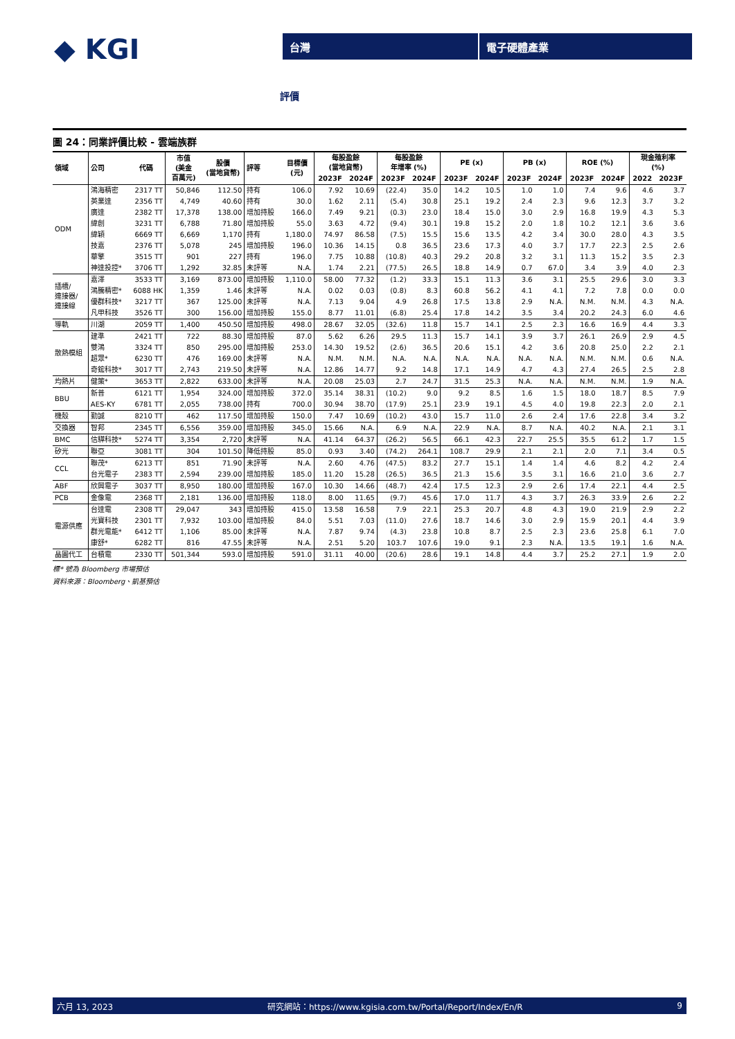◆ KGI
台灣 電子硬體產業
評價
圖 24：同業評價比較 - 雲端族群
| 領域 | 公司 | 代碼 | 市值 (美金 百萬元) | 股價 (當地貨幣) | 評等 | 目標價 (元) | 每股盈餘 (當地貨幣) | | 每股盈餘 年增率 (%) | | PE (x) | | PB (x) | | ROE (%) | | 現金殖利率 (%) | |
| --- | --- | --- | --- | --- | --- | --- | --- | --- | --- | --- | --- | --- | --- | --- | --- | --- | --- | --- |
| | | | | | | | 2023F | 2024F | 2023F | 2024F | 2023F | 2024F | 2023F | 2024F | 2023F | 2024F | 2022 | 2023F |
| ODM | 鴻海精密 | 2317 TT | 50,846 | 112.50 | 持有 | 106.0 | 7.92 | 10.69 | (22.4) | 35.0 | 14.2 | 10.5 | 1.0 | 1.0 | 7.4 | 9.6 | 4.6 | 3.7 |
| | 英業達 | 2356 TT | 4,749 | 40.60 | 持有 | 30.0 | 1.62 | 2.11 | (5.4) | 30.8 | 25.1 | 19.2 | 2.4 | 2.3 | 9.6 | 12.3 | 3.7 | 3.2 |
| | 廣達 | 2382 TT | 17,378 | 138.00 | 增加持股 | 166.0 | 7.49 | 9.21 | (0.3) | 23.0 | 18.4 | 15.0 | 3.0 | 2.9 | 16.8 | 19.9 | 4.3 | 5.3 |
| | 緯創 | 3231 TT | 6,788 | 71.80 | 增加持股 | 55.0 | 3.63 | 4.72 | (9.4) | 30.1 | 19.8 | 15.2 | 2.0 | 1.8 | 10.2 | 12.1 | 3.6 | 3.6 |
| | 緯穎 | 6669 TT | 6,669 | 1,170 | 持有 | 1,180.0 | 74.97 | 86.58 | (7.5) | 15.5 | 15.6 | 13.5 | 4.2 | 3.4 | 30.0 | 28.0 | 4.3 | 3.5 |
| | 技嘉 | 2376 TT | 5,078 | 245 | 增加持股 | 196.0 | 10.36 | 14.15 | 0.8 | 36.5 | 23.6 | 17.3 | 4.0 | 3.7 | 17.7 | 22.3 | 2.5 | 2.6 |
| | 華擎 | 3515 TT | 901 | 227 | 持有 | 196.0 | 7.75 | 10.88 | (10.8) | 40.3 | 29.2 | 20.8 | 3.2 | 3.1 | 11.3 | 15.2 | 3.5 | 2.3 |
| | 神達投控* | 3706 TT | 1,292 | 32.85 | 未評等 | N.A. | 1.74 | 2.21 | (77.5) | 26.5 | 18.8 | 14.9 | 0.7 | 67.0 | 3.4 | 3.9 | 4.0 | 2.3 |
| 插槽/ 連接器/ 連接線 | 嘉澤 | 3533 TT | 3,169 | 873.00 | 增加持股 | 1,110.0 | 58.00 | 77.32 | (1.2) | 33.3 | 15.1 | 11.3 | 3.6 | 3.1 | 25.5 | 29.6 | 3.0 | 3.3 |
| | 鴻騰精密* | 6088 HK | 1,359 | 1.46 | 未評等 | N.A. | 0.02 | 0.03 | (0.8) | 8.3 | 60.8 | 56.2 | 4.1 | 4.1 | 7.2 | 7.8 | 0.0 | 0.0 |
| | 優群科技* | 3217 TT | 367 | 125.00 | 未評等 | N.A. | 7.13 | 9.04 | 4.9 | 26.8 | 17.5 | 13.8 | 2.9 | N.A. | N.M. | N.M. | 4.3 | N.A. |
| | 凡甲科技 | 3526 TT | 300 | 156.00 | 增加持股 | 155.0 | 8.77 | 11.01 | (6.8) | 25.4 | 17.8 | 14.2 | 3.5 | 3.4 | 20.2 | 24.3 | 6.0 | 4.6 |
| 導軌 | 川湖 | 2059 TT | 1,400 | 450.50 | 增加持股 | 498.0 | 28.67 | 32.05 | (32.6) | 11.8 | 15.7 | 14.1 | 2.5 | 2.3 | 16.6 | 16.9 | 4.4 | 3.3 |
| 散熱模組 | 建準 | 2421 TT | 722 | 88.30 | 增加持股 | 87.0 | 5.62 | 6.26 | 29.5 | 11.3 | 15.7 | 14.1 | 3.9 | 3.7 | 26.1 | 26.9 | 2.9 | 4.5 |
| | 雙鴻 | 3324 TT | 850 | 295.00 | 增加持股 | 253.0 | 14.30 | 19.52 | (2.6) | 36.5 | 20.6 | 15.1 | 4.2 | 3.6 | 20.8 | 25.0 | 2.2 | 2.1 |
| | 超眾* | 6230 TT | 476 | 169.00 | 未評等 | N.A. | N.M. | N.M. | N.A. | N.A. | N.A. | N.A. | N.A. | N.A. | N.M. | N.M. | 0.6 | N.A. |
| | 奇鋐科技* | 3017 TT | 2,743 | 219.50 | 未評等 | N.A. | 12.86 | 14.77 | 9.2 | 14.8 | 17.1 | 14.9 | 4.7 | 4.3 | 27.4 | 26.5 | 2.5 | 2.8 |
| 均熱片 | 健策* | 3653 TT | 2,822 | 633.00 | 未評等 | N.A. | 20.08 | 25.03 | 2.7 | 24.7 | 31.5 | 25.3 | N.A. | N.A. | N.M. | N.M. | 1.9 | N.A. |
| BBU | 新普 | 6121 TT | 1,954 | 324.00 | 增加持股 | 372.0 | 35.14 | 38.31 | (10.2) | 9.0 | 9.2 | 8.5 | 1.6 | 1.5 | 18.0 | 18.7 | 8.5 | 7.9 |
| | AES-KY | 6781 TT | 2,055 | 738.00 | 持有 | 700.0 | 30.94 | 38.70 | (17.9) | 25.1 | 23.9 | 19.1 | 4.5 | 4.0 | 19.8 | 22.3 | 2.0 | 2.1 |
| 機殼 | 勤誠 | 8210 TT | 462 | 117.50 | 增加持股 | 150.0 | 7.47 | 10.69 | (10.2) | 43.0 | 15.7 | 11.0 | 2.6 | 2.4 | 17.6 | 22.8 | 3.4 | 3.2 |
| 交換器 | 智邦 | 2345 TT | 6,556 | 359.00 | 增加持股 | 345.0 | 15.66 | N.A. | 6.9 | N.A. | 22.9 | N.A. | 8.7 | N.A. | 40.2 | N.A. | 2.1 | 3.1 |
| BMC | 信驊科技* | 5274 TT | 3,354 | 2,720 | 未評等 | N.A. | 41.14 | 64.37 | (26.2) | 56.5 | 66.1 | 42.3 | 22.7 | 25.5 | 35.5 | 61.2 | 1.7 | 1.5 |
| 矽光 | 聯亞 | 3081 TT | 304 | 101.50 | 降低持股 | 85.0 | 0.93 | 3.40 | (74.2) | 264.1 | 108.7 | 29.9 | 2.1 | 2.1 | 2.0 | 7.1 | 3.4 | 0.5 |
| CCL | 聯茂* | 6213 TT | 851 | 71.90 | 未評等 | N.A. | 2.60 | 4.76 | (47.5) | 83.2 | 27.7 | 15.1 | 1.4 | 1.4 | 4.6 | 8.2 | 4.2 | 2.4 |
| | 台光電子 | 2383 TT | 2,594 | 239.00 | 增加持股 | 185.0 | 11.20 | 15.28 | (26.5) | 36.5 | 21.3 | 15.6 | 3.5 | 3.1 | 16.6 | 21.0 | 3.6 | 2.7 |
| ABF | 欣興電子 | 3037 TT | 8,950 | 180.00 | 增加持股 | 167.0 | 10.30 | 14.66 | (48.7) | 42.4 | 17.5 | 12.3 | 2.9 | 2.6 | 17.4 | 22.1 | 4.4 | 2.5 |
| PCB | 金像電 | 2368 TT | 2,181 | 136.00 | 增加持股 | 118.0 | 8.00 | 11.65 | (9.7) | 45.6 | 17.0 | 11.7 | 4.3 | 3.7 | 26.3 | 33.9 | 2.6 | 2.2 |
| 電源供應 | 台達電 | 2308 TT | 29,047 | 343 | 增加持股 | 415.0 | 13.58 | 16.58 | 7.9 | 22.1 | 25.3 | 20.7 | 4.8 | 4.3 | 19.0 | 21.9 | 2.9 | 2.2 |
| | 光寶科技 | 2301 TT | 7,932 | 103.00 | 增加持股 | 84.0 | 5.51 | 7.03 | (11.0) | 27.6 | 18.7 | 14.6 | 3.0 | 2.9 | 15.9 | 20.1 | 4.4 | 3.9 |
| | 群光電能* | 6412 TT | 1,106 | 85.00 | 未評等 | N.A. | 7.87 | 9.74 | (4.3) | 23.8 | 10.8 | 8.7 | 2.5 | 2.3 | 23.6 | 25.8 | 6.1 | 7.0 |
| | 康舒* | 6282 TT | 816 | 47.55 | 未評等 | N.A. | 2.51 | 5.20 | 103.7 | 107.6 | 19.0 | 9.1 | 2.3 | N.A. | 13.5 | 19.1 | 1.6 | N.A. |
| 晶圓代工 | 台積電 | 2330 TT | 501,344 | 593.0 | 增加持股 | 591.0 | 31.11 | 40.00 | (20.6) | 28.6 | 19.1 | 14.8 | 4.4 | 3.7 | 25.2 | 27.1 | 1.9 | 2.0 |
標* 號為 Bloomberg 市場預估
資料來源：Bloomberg、凱基預估
六月 13, 2023 研究網站：https://www.kgisia.com.tw/Portal/Report/Index/En/R 9